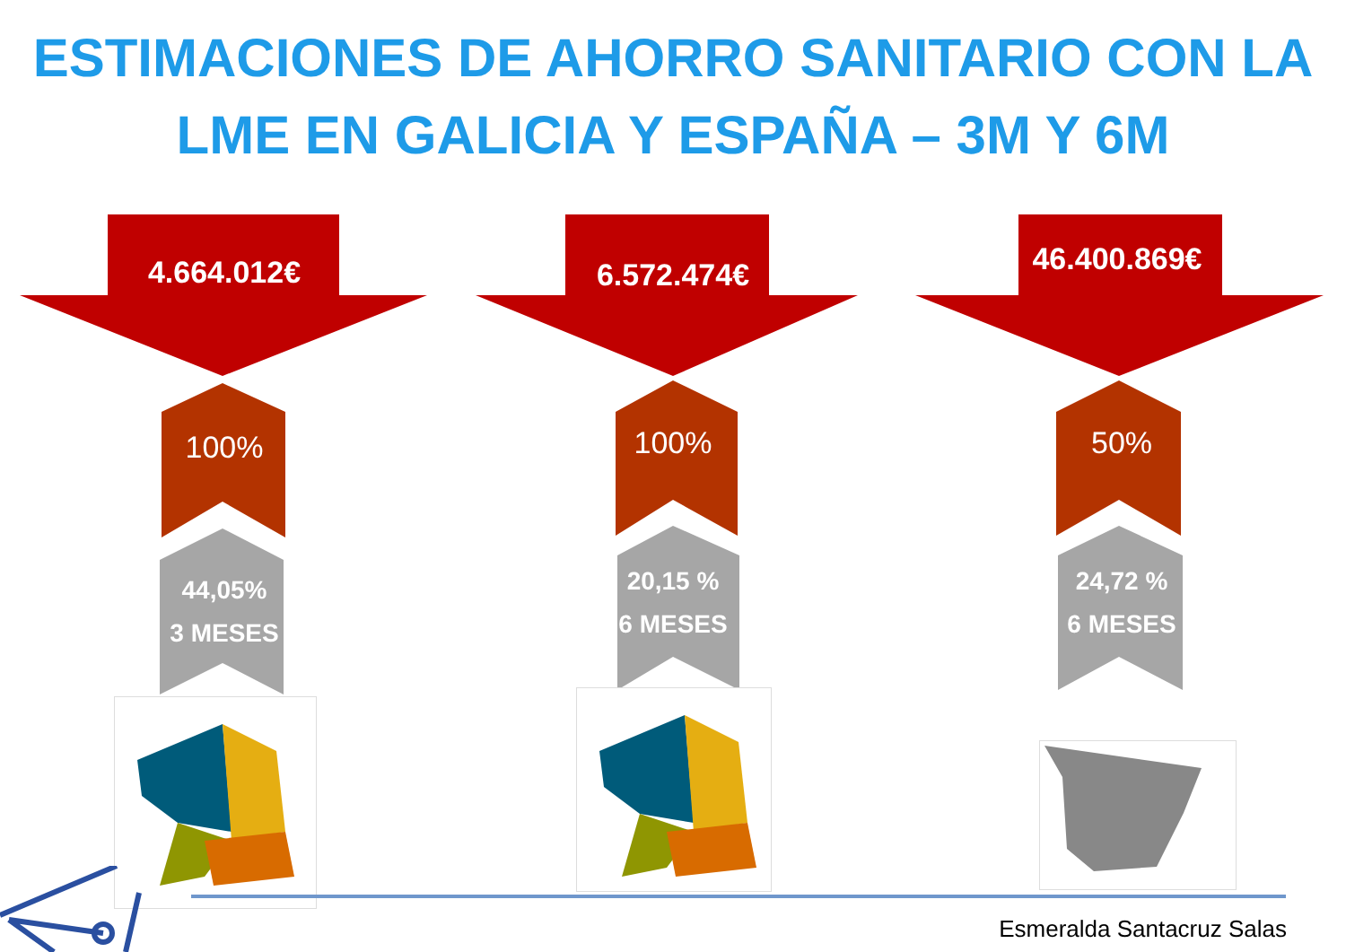ESTIMACIONES DE AHORRO SANITARIO CON LA
LME EN GALICIA Y ESPAÑA – 3M Y 6M
4.664.012€
100%
44,05%
3 MESES
6.572.474€
100%
20,15 %
6 MESES
46.400.869€
50%
24,72 %
6 MESES
Esmeralda Santacruz Salas